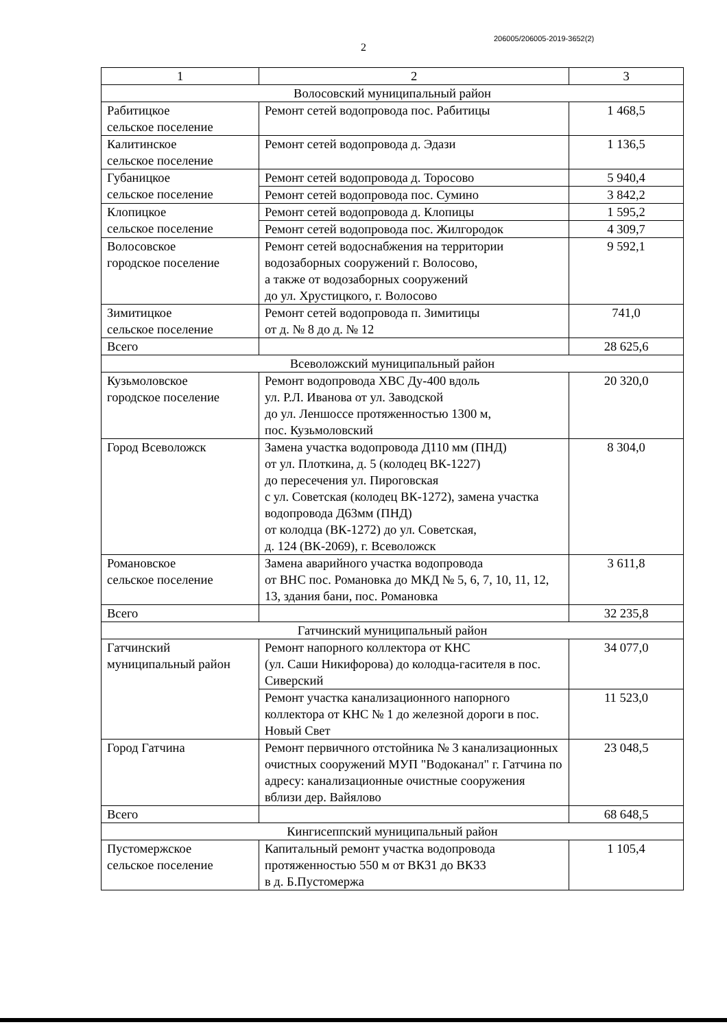206005/206005-2019-3652(2)
2
| 1 | 2 | 3 |
| Волосовский муниципальный район | | |
| Рабитицкое сельское поселение | Ремонт сетей водопровода пос. Рабитицы | 1 468,5 |
| Калитинское сельское поселение | Ремонт сетей водопровода д. Эдази | 1 136,5 |
| Губаницкое сельское поселение | Ремонт сетей водопровода д. Торосово | 5 940,4 |
| | Ремонт сетей водопровода пос. Сумино | 3 842,2 |
| Клопицкое сельское поселение | Ремонт сетей водопровода д. Клопицы | 1 595,2 |
| | Ремонт сетей водопровода пос. Жилгородок | 4 309,7 |
| Волосовское городское поселение | Ремонт сетей водоснабжения на территории водозаборных сооружений г. Волосово, а также от водозаборных сооружений до ул. Хрустицкого, г. Волосово | 9 592,1 |
| Зимитицкое сельское поселение | Ремонт сетей водопровода п. Зимитицы от д. № 8 до д. № 12 | 741,0 |
| Всего | | 28 625,6 |
| Всеволожский муниципальный район | | |
| Кузьмоловское городское поселение | Ремонт водопровода ХВС Ду-400 вдоль ул. Р.Л. Иванова от ул. Заводской до ул. Леншоссе протяженностью 1300 м, пос. Кузьмоловский | 20 320,0 |
| Город Всеволожск | Замена участка водопровода Д110 мм (ПНД) от ул. Плоткина, д. 5 (колодец ВК-1227) до пересечения ул. Пироговская с ул. Советская (колодец ВК-1272), замена участка водопровода Д63мм (ПНД) от колодца (ВК-1272) до ул. Советская, д. 124 (ВК-2069), г. Всеволожск | 8 304,0 |
| Романовское сельское поселение | Замена аварийного участка водопровода от ВНС пос. Романовка до МКД № 5, 6, 7, 10, 11, 12, 13, здания бани, пос. Романовка | 3 611,8 |
| Всего | | 32 235,8 |
| Гатчинский муниципальный район | | |
| Гатчинский муниципальный район | Ремонт напорного коллектора от КНС (ул. Саши Никифорова) до колодца-гасителя в пос. Сиверский | 34 077,0 |
| | Ремонт участка канализационного напорного коллектора от КНС № 1 до железной дороги в пос. Новый Свет | 11 523,0 |
| Город Гатчина | Ремонт первичного отстойника № 3 канализационных очистных сооружений МУП "Водоканал" г. Гатчина по адресу: канализационные очистные сооружения вблизи дер. Вайялово | 23 048,5 |
| Всего | | 68 648,5 |
| Кингисеппский муниципальный район | | |
| Пустомержское сельское поселение | Капитальный ремонт участка водопровода протяженностью 550 м от ВК31 до ВК33 в д. Б.Пустомержа | 1 105,4 |